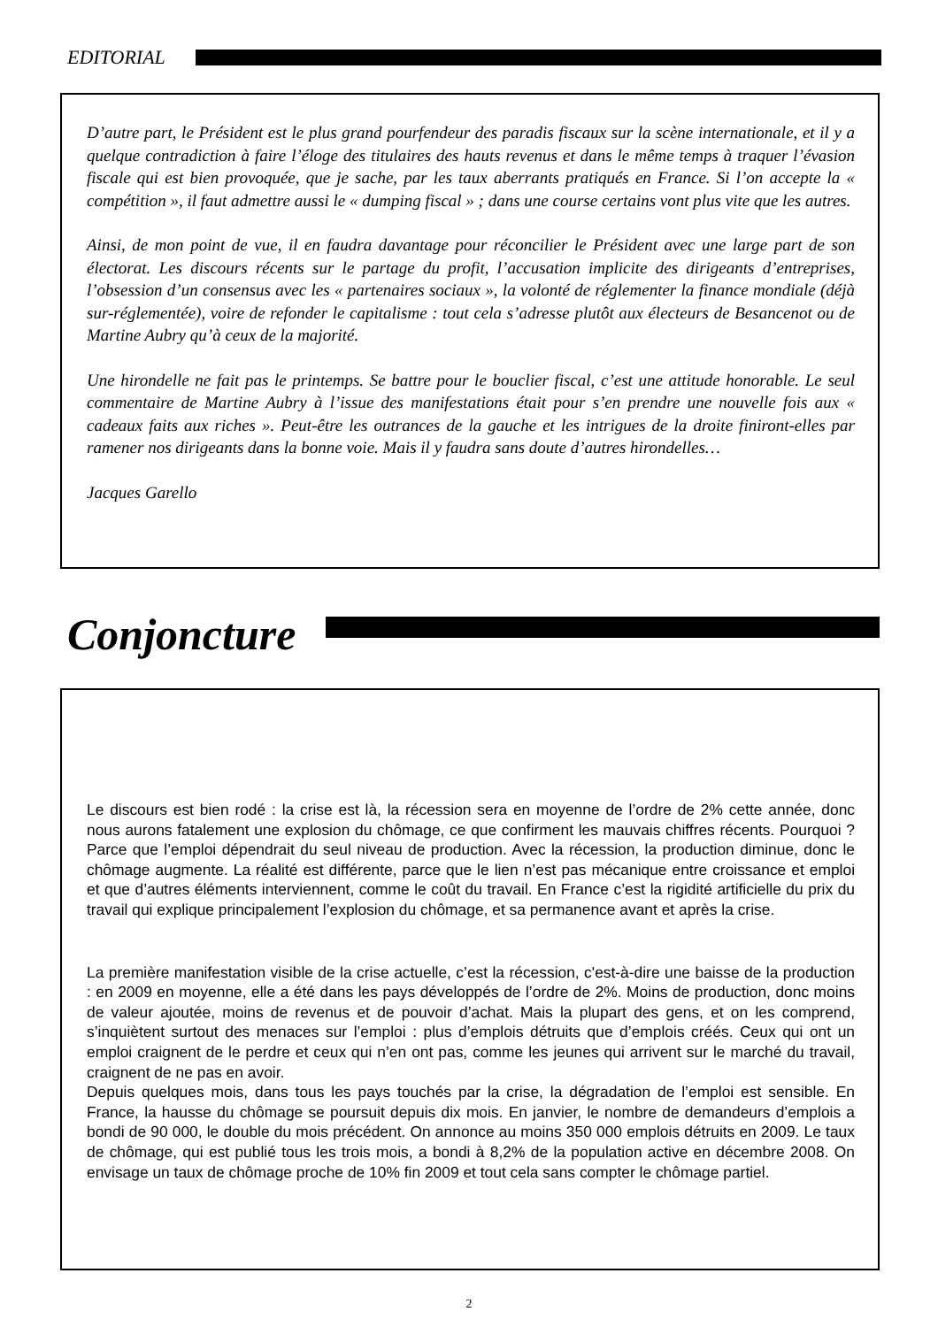EDITORIAL
D’autre part, le Président est le plus grand pourfendeur des paradis fiscaux sur la scène internationale, et il y a quelque contradiction à faire l’éloge des titulaires des hauts revenus et dans le même temps à traquer l’évasion fiscale qui est bien provoquée, que je sache, par les taux aberrants pratiqués en France. Si l’on accepte la « compétition », il faut admettre aussi le « dumping fiscal » ; dans une course certains vont plus vite que les autres.
Ainsi, de mon point de vue, il en faudra davantage pour réconcilier le Président avec une large part de son électorat. Les discours récents sur le partage du profit, l’accusation implicite des dirigeants d’entreprises, l’obsession d’un consensus avec les « partenaires sociaux », la volonté de réglementer la finance mondiale (déjà sur-réglementée), voire de refonder le capitalisme : tout cela s’adresse plutôt aux électeurs de Besancenot ou de Martine Aubry qu’à ceux de la majorité.
Une hirondelle ne fait pas le printemps. Se battre pour le bouclier fiscal, c’est une attitude honorable. Le seul commentaire de Martine Aubry à l’issue des manifestations était pour s’en prendre une nouvelle fois aux « cadeaux faits aux riches ». Peut-être les outrances de la gauche et les intrigues de la droite finiront-elles par ramener nos dirigeants dans la bonne voie. Mais il y faudra sans doute d’autres hirondelles…
Jacques Garello
Conjoncture
Le discours est bien rodé : la crise est là, la récession sera en moyenne de l’ordre de 2% cette année, donc nous aurons fatalement une explosion du chômage, ce que confirment les mauvais chiffres récents. Pourquoi ? Parce que l’emploi dépendrait du seul niveau de production. Avec la récession, la production diminue, donc le chômage augmente. La réalité est différente, parce que le lien n’est pas mécanique entre croissance et emploi et que d’autres éléments interviennent, comme le coût du travail. En France c’est la rigidité artificielle du prix du travail qui explique principalement l’explosion du chômage, et sa permanence avant et après la crise.
La première manifestation visible de la crise actuelle, c’est la récession, c'est-à-dire une baisse de la production : en 2009 en moyenne, elle a été dans les pays développés de l’ordre de 2%. Moins de production, donc moins de valeur ajoutée, moins de revenus et de pouvoir d’achat. Mais la plupart des gens, et on les comprend, s’inquiètent surtout des menaces sur l’emploi : plus d’emplois détruits que d’emplois créés. Ceux qui ont un emploi craignent de le perdre et ceux qui n’en ont pas, comme les jeunes qui arrivent sur le marché du travail, craignent de ne pas en avoir.
Depuis quelques mois, dans tous les pays touchés par la crise, la dégradation de l’emploi est sensible. En France, la hausse du chômage se poursuit depuis dix mois. En janvier, le nombre de demandeurs d’emplois a bondi de 90 000, le double du mois précédent. On annonce au moins 350 000 emplois détruits en 2009. Le taux de chômage, qui est publié tous les trois mois, a bondi à 8,2% de la population active en décembre 2008. On envisage un taux de chômage proche de 10% fin 2009 et tout cela sans compter le chômage partiel.
2